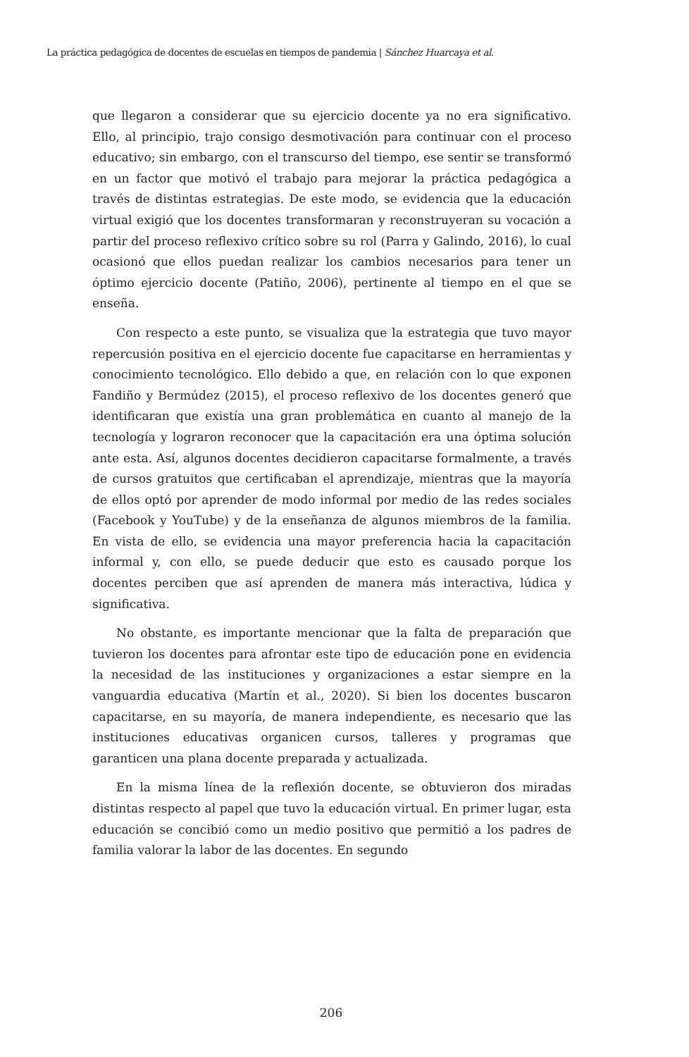La práctica pedagógica de docentes de escuelas en tiempos de pandemia | Sánchez Huarcaya et al.
que llegaron a considerar que su ejercicio docente ya no era significativo. Ello, al principio, trajo consigo desmotivación para continuar con el proceso educativo; sin embargo, con el transcurso del tiempo, ese sentir se transformó en un factor que motivó el trabajo para mejorar la práctica pedagógica a través de distintas estrategias. De este modo, se evidencia que la educación virtual exigió que los docentes transformaran y reconstruyeran su vocación a partir del proceso reflexivo crítico sobre su rol (Parra y Galindo, 2016), lo cual ocasionó que ellos puedan realizar los cambios necesarios para tener un óptimo ejercicio docente (Patiño, 2006), pertinente al tiempo en el que se enseña.
Con respecto a este punto, se visualiza que la estrategia que tuvo mayor repercusión positiva en el ejercicio docente fue capacitarse en herramientas y conocimiento tecnológico. Ello debido a que, en relación con lo que exponen Fandiño y Bermúdez (2015), el proceso reflexivo de los docentes generó que identificaran que existía una gran problemática en cuanto al manejo de la tecnología y lograron reconocer que la capacitación era una óptima solución ante esta. Así, algunos docentes decidieron capacitarse formalmente, a través de cursos gratuitos que certificaban el aprendizaje, mientras que la mayoría de ellos optó por aprender de modo informal por medio de las redes sociales (Facebook y YouTube) y de la enseñanza de algunos miembros de la familia. En vista de ello, se evidencia una mayor preferencia hacia la capacitación informal y, con ello, se puede deducir que esto es causado porque los docentes perciben que así aprenden de manera más interactiva, lúdica y significativa.
No obstante, es importante mencionar que la falta de preparación que tuvieron los docentes para afrontar este tipo de educación pone en evidencia la necesidad de las instituciones y organizaciones a estar siempre en la vanguardia educativa (Martín et al., 2020). Si bien los docentes buscaron capacitarse, en su mayoría, de manera independiente, es necesario que las instituciones educativas organicen cursos, talleres y programas que garanticen una plana docente preparada y actualizada.
En la misma línea de la reflexión docente, se obtuvieron dos miradas distintas respecto al papel que tuvo la educación virtual. En primer lugar, esta educación se concibió como un medio positivo que permitió a los padres de familia valorar la labor de las docentes. En segundo
206